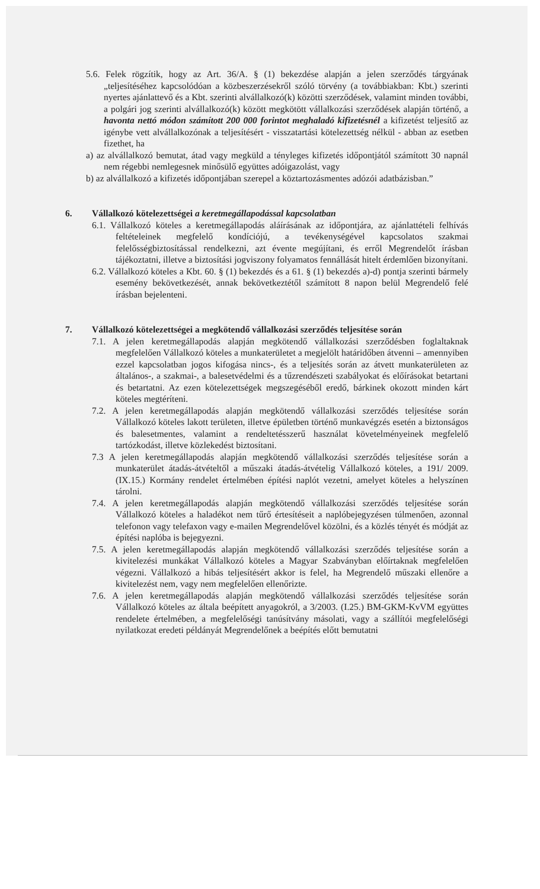5.6. Felek rögzítik, hogy az Art. 36/A. § (1) bekezdése alapján a jelen szerződés tárgyának „teljesítéséhez kapcsolódóan a közbeszerzésekről szóló törvény (a továbbiakban: Kbt.) szerinti nyertes ajánlattevő és a Kbt. szerinti alvállalkozó(k) közötti szerződések, valamint minden további, a polgári jog szerinti alvállalkozó(k) között megkötött vállalkozási szerződések alapján történő, a havonta nettó módon számított 200 000 forintot meghaladó kifizetésnél a kifizetést teljesítő az igénybe vett alvállalkozónak a teljesítésért - visszatartási kötelezettség nélkül - abban az esetben fizethet, ha
a) az alvállalkozó bemutat, átad vagy megküld a tényleges kifizetés időpontjától számított 30 napnál nem régebbi nemlegesnek minősülő együttes adóigazolást, vagy
b) az alvállalkozó a kifizetés időpontjában szerepel a köztartozásmentes adózói adatbázisban.”
6. Vállalkozó kötelezettségei a keretmegállapodással kapcsolatban
6.1. Vállalkozó köteles a keretmegállapodás aláírásának az időpontjára, az ajánlattételi felhívás feltételeinek megfelelő kondíciójú, a tevékenységével kapcsolatos szakmai felelősségbiztosítással rendelkezni, azt évente megújítani, és erről Megrendelőt írásban tájékoztatni, illetve a biztosítási jogviszony folyamatos fennállását hitelt érdemlően bizonyítani.
6.2. Vállalkozó köteles a Kbt. 60. § (1) bekezdés és a 61. § (1) bekezdés a)-d) pontja szerinti bármely esemény bekövetkezését, annak bekövetkeztétől számított 8 napon belül Megrendelő felé írásban bejelenteni.
7. Vállalkozó kötelezettségei a megkötendő vállalkozási szerződés teljesítése során
7.1. A jelen keretmegállapodás alapján megkötendő vállalkozási szerződésben foglaltaknak megfelelően Vállalkozó köteles a munkaterületet a megjelölt határidőben átvenni – amennyiben ezzel kapcsolatban jogos kifogása nincs-, és a teljesítés során az átvett munkaterületen az általános-, a szakmai-, a balesetvédelmi és a tűzrendészeti szabályokat és előírásokat betartani és betartatni. Az ezen kötelezettségek megszegéséből eredő, bárkinek okozott minden kárt köteles megtéríteni.
7.2. A jelen keretmegállapodás alapján megkötendő vállalkozási szerződés teljesítése során Vállalkozó köteles lakott területen, illetve épületben történő munkavégzés esetén a biztonságos és balesetmentes, valamint a rendeltetésszerű használat követelményeinek megfelelő tartózkodást, illetve közlekedést biztosítani.
7.3 A jelen keretmegállapodás alapján megkötendő vállalkozási szerződés teljesítése során a munkaterület átadás-átvételtől a műszaki átadás-átvételig Vállalkozó köteles, a 191/ 2009. (IX.15.) Kormány rendelet értelmében építési naplót vezetni, amelyet köteles a helyszínen tárolni.
7.4. A jelen keretmegállapodás alapján megkötendő vállalkozási szerződés teljesítése során Vállalkozó köteles a haladékot nem tűrő értesítéseit a naplóbejegyzésen túlmenően, azonnal telefonon vagy telefaxon vagy e-mailen Megrendelővel közölni, és a közlés tényét és módját az építési naplóba is bejegyezni.
7.5. A jelen keretmegállapodás alapján megkötendő vállalkozási szerződés teljesítése során a kivitelezési munkákat Vállalkozó köteles a Magyar Szabványban előírtaknak megfelelően végezni. Vállalkozó a hibás teljesítésért akkor is felel, ha Megrendelő műszaki ellenőre a kivitelezést nem, vagy nem megfelelően ellenőrizte.
7.6. A jelen keretmegállapodás alapján megkötendő vállalkozási szerződés teljesítése során Vállalkozó köteles az általa beépített anyagokról, a 3/2003. (I.25.) BM-GKM-KvVM együttes rendelete értelmében, a megfelelőségi tanúsítvány másolati, vagy a szállítói megfelelőségi nyilatkozat eredeti példányát Megrendelőnek a beépítés előtt bemutatni